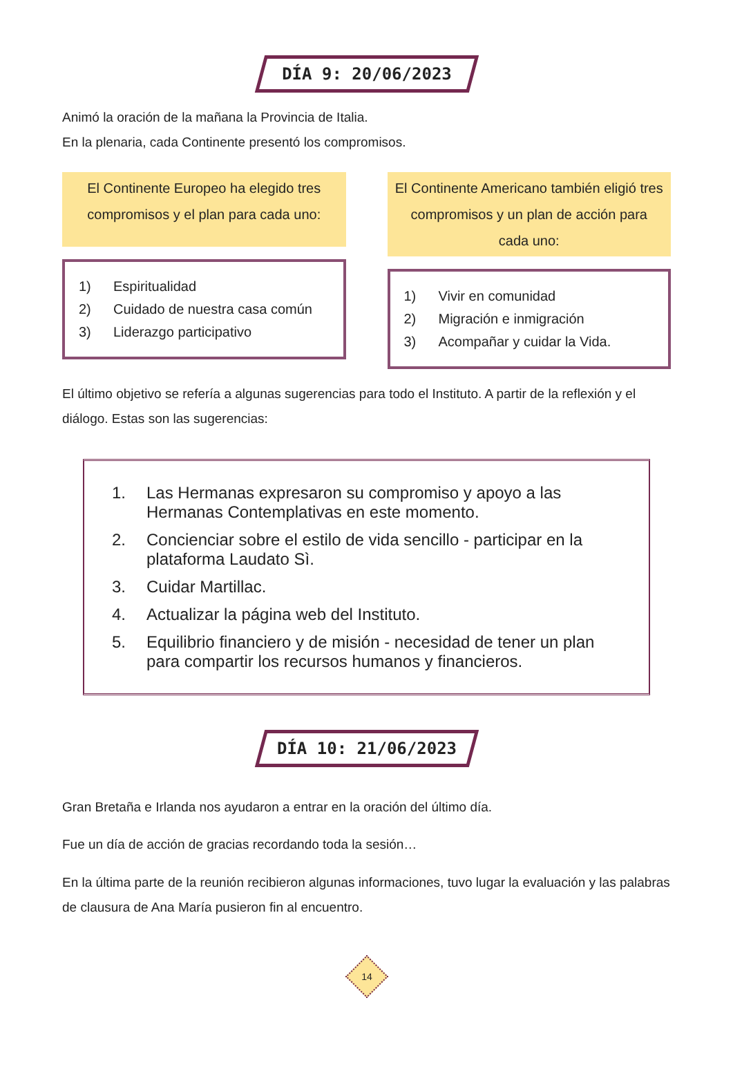DÍA 9: 20/06/2023
Animó la oración de la mañana la Provincia de Italia.
En la plenaria, cada Continente presentó los compromisos.
El Continente Europeo ha elegido tres compromisos y el plan para cada uno:
1) Espiritualidad
2) Cuidado de nuestra casa común
3) Liderazgo participativo
El Continente Americano también eligió tres compromisos y un plan de acción para cada uno:
1) Vivir en comunidad
2) Migración e inmigración
3) Acompañar y cuidar la Vida.
El último objetivo se refería a algunas sugerencias para todo el Instituto. A partir de la reflexión y el diálogo. Estas son las sugerencias:
1. Las Hermanas expresaron su compromiso y apoyo a las Hermanas Contemplativas en este momento.
2. Concienciar sobre el estilo de vida sencillo - participar en la plataforma Laudato Sì.
3. Cuidar Martillac.
4. Actualizar la página web del Instituto.
5. Equilibrio financiero y de misión - necesidad de tener un plan para compartir los recursos humanos y financieros.
DÍA 10: 21/06/2023
Gran Bretaña e Irlanda nos ayudaron a entrar en la oración del último día.
Fue un día de acción de gracias recordando toda la sesión…
En la última parte de la reunión recibieron algunas informaciones, tuvo lugar la evaluación y las palabras de clausura de Ana María pusieron fin al encuentro.
14